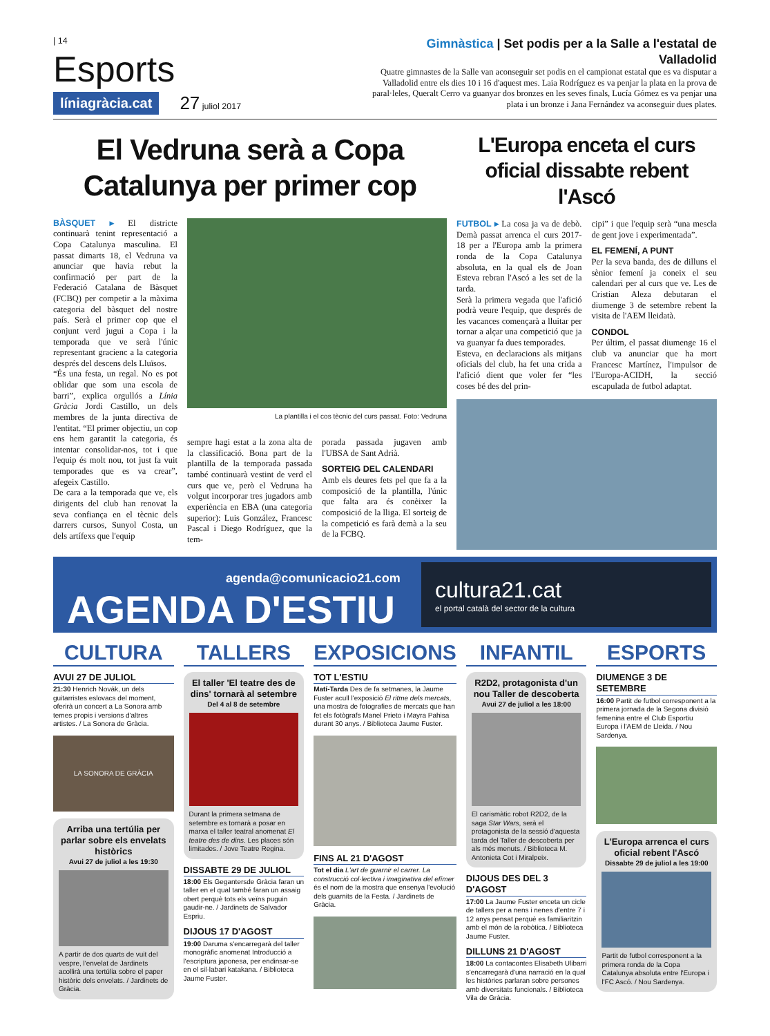| 14
Esports
líniagràcia.cat 27 juliol 2017
Gimnàstica | Set podis per a la Salle a l'estatal de Valladolid
Quatre gimnastes de la Salle van aconseguir set podis en el campionat estatal que es va disputar a Valladolid entre els dies 10 i 16 d'aquest mes. Laia Rodríguez es va penjar la plata en la prova de paral·leles, Queralt Cerro va guanyar dos bronzes en les seves finals, Lucía Gómez es va penjar una plata i un bronze i Jana Fernández va aconseguir dues plates.
El Vedruna serà a Copa Catalunya per primer cop
BÀSQUET ▸ El districte continuarà tenint representació a Copa Catalunya masculina. El passat dimarts 18, el Vedruna va anunciar que havia rebut la confirmació per part de la Federació Catalana de Bàsquet (FCBQ) per competir a la màxima categoria del bàsquet del nostre país. Serà el primer cop que el conjunt verd jugui a Copa i la temporada que ve serà l'únic representant gracienc a la categoria després del descens dels Lluïsos.
“És una festa, un regal. No es pot oblidar que som una escola de barri”, explica orgullós a Línia Gràcia Jordi Castillo, un dels membres de la junta directiva de l'entitat. “El primer objectiu, un cop ens hem garantit la categoria, és intentar consolidar-nos, tot i que l'equip és molt nou, tot just fa vuit temporades que es va crear”, afegeix Castillo.
De cara a la temporada que ve, els dirigents del club han renovat la seva confiança en el tècnic dels darrers cursos, Sunyol Costa, un dels artífexs que l'equip
La plantilla i el cos tècnic del curs passat. Foto: Vedruna
sempre hagi estat a la zona alta de la classificació. Bona part de la plantilla de la temporada passada també continuarà vestint de verd el curs que ve, però el Vedruna ha volgut incorporar tres jugadors amb experiència en EBA (una categoria superior): Luis González, Francesc Pascal i Diego Rodríguez, que la tem-
porada passada jugaven amb l'UBSA de Sant Adrià.
SORTEIG DEL CALENDARI
Amb els deures fets pel que fa a la composició de la plantilla, l'únic que falta ara és conèixer la composició de la lliga. El sorteig de la competició es farà demà a la seu de la FCBQ.
L'Europa enceta el curs oficial dissabte rebent l'Ascó
FUTBOL ▸ La cosa ja va de debò. Demà passat arrenca el curs 2017-18 per a l'Europa amb la primera ronda de la Copa Catalunya absoluta, en la qual els de Joan Esteva rebran l'Ascó a les set de la tarda.
Serà la primera vegada que l'afició podrà veure l'equip, que després de les vacances començarà a lluitar per tornar a alçar una competició que ja va guanyar fa dues temporades.
Esteva, en declaracions als mitjans oficials del club, ha fet una crida a l'afició dient que voler fer “les coses bé des del prin-
cipi” i que l'equip serà “una mescla de gent jove i experimentada”.
EL FEMENÍ, A PUNT
Per la seva banda, des de dilluns el sènior femení ja coneix el seu calendari per al curs que ve. Les de Cristian Aleza debutaran el diumenge 3 de setembre rebent la visita de l'AEM lleidatà.
CONDOL
Per últim, el passat diumenge 16 el club va anunciar que ha mort Francesc Martínez, l'impulsor de l'Europa-ACIDH, la secció escapulada de futbol adaptat.
agenda@comunicacio21.com
AGENDA D'ESTIU
cultura21.cat
el portal català del sector de la cultura
CULTURA
AVUI 27 DE JULIOL
21:30 Henrich Novák, un dels guitarristes eslovacs del moment, oferirà un concert a La Sonora amb temes propis i versions d'altres artistes. / La Sonora de Gràcia.
LA SONORA DE GRÀCIA
Arriba una tertúlia per parlar sobre els envelats històrics
Avui 27 de juliol a les 19:30
A partir de dos quarts de vuit del vespre, l'envelat de Jardinets acollirà una tertúlia sobre el paper històric dels envelats. / Jardinets de Gràcia.
TALLERS
El taller 'El teatre des de dins' tornarà al setembre
Del 4 al 8 de setembre
Durant la primera setmana de setembre es tornarà a posar en marxa el taller teatral anomenat El teatre des de dins. Les places són limitades. / Jove Teatre Regina.
DISSABTE 29 DE JULIOL
18:00 Els Gegantersde Gràcia faran un taller en el qual també faran un assaig obert perquè tots els veïns puguin gaudir-ne. / Jardinets de Salvador Espriu.
DIJOUS 17 D'AGOST
19:00 Daruma s'encarregarà del taller monogràfic anomenat Introducció a l'escriptura japonesa, per endinsar-se en el sil·labari katakana. / Biblioteca Jaume Fuster.
EXPOSICIONS
TOT L'ESTIU
Matí-Tarda Des de fa setmanes, la Jaume Fuster acull l'exposició El ritme dels mercats, una mostra de fotografies de mercats que han fet els fotògrafs Manel Prieto i Mayra Pahisa durant 30 anys. / Biblioteca Jaume Fuster.
FINS AL 21 D'AGOST
Tot el dia L'art de guarnir el carrer. La construcció col·lectiva i imaginativa del efímer és el nom de la mostra que ensenya l'evolució dels guarnits de la Festa. / Jardinets de Gràcia.
INFANTIL
R2D2, protagonista d'un nou Taller de descoberta
Avui 27 de juliol a les 18:00
El carismàtic robot R2D2, de la saga Star Wars, serà el protagonista de la sessió d'aquesta tarda del Taller de descoberta per als més menuts. / Biblioteca M. Antonieta Cot i Miralpeix.
DIJOUS DES DEL 3 D'AGOST
17:00 La Jaume Fuster enceta un cicle de tallers per a nens i nenes d'entre 7 i 12 anys pensat perquè es familiaritzin amb el món de la robòtica. / Biblioteca Jaume Fuster.
DILLUNS 21 D'AGOST
18:00 La contacontes Elisabeth Ulibarri s'encarregarà d'una narració en la qual les històries parlaran sobre persones amb diversitats funcionals. / Biblioteca Vila de Gràcia.
ESPORTS
DIUMENGE 3 DE SETEMBRE
16:00 Partit de futbol corresponent a la primera jornada de la Segona divisió femenina entre el Club Esportiu Europa i l'AEM de Lleida. / Nou Sardenya.
L'Europa arrenca el curs oficial rebent l'Ascó
Dissabte 29 de juliol a les 19:00
Partit de futbol corresponent a la primera ronda de la Copa Catalunya absoluta entre l'Europa i l'FC Ascó. / Nou Sardenya.